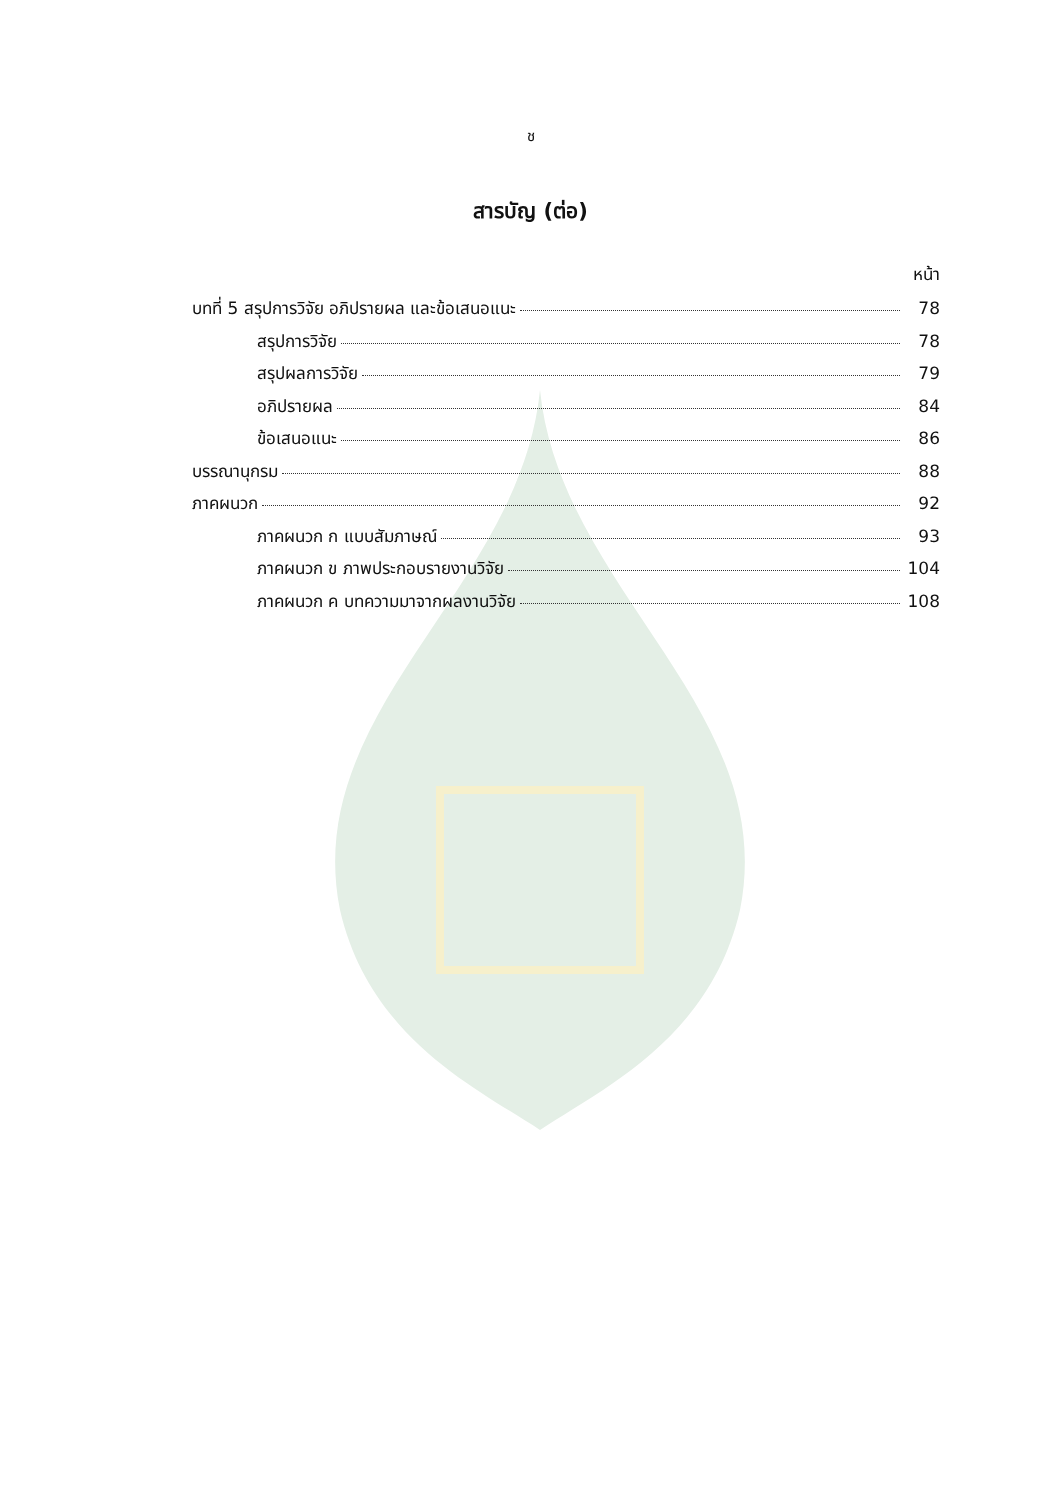ช
สารบัญ (ต่อ)
หน้า
บทที่ 5 สรุปการวิจัย อภิปรายผล และข้อเสนอแนะ 78
สรุปการวิจัย 78
สรุปผลการวิจัย 79
อภิปรายผล 84
ข้อเสนอแนะ 86
บรรณานุกรม 88
ภาคผนวก 92
ภาคผนวก ก แบบสัมภาษณ์ 93
ภาคผนวก ข ภาพประกอบรายงานวิจัย 104
ภาคผนวก ค บทความมาจากผลงานวิจัย 108